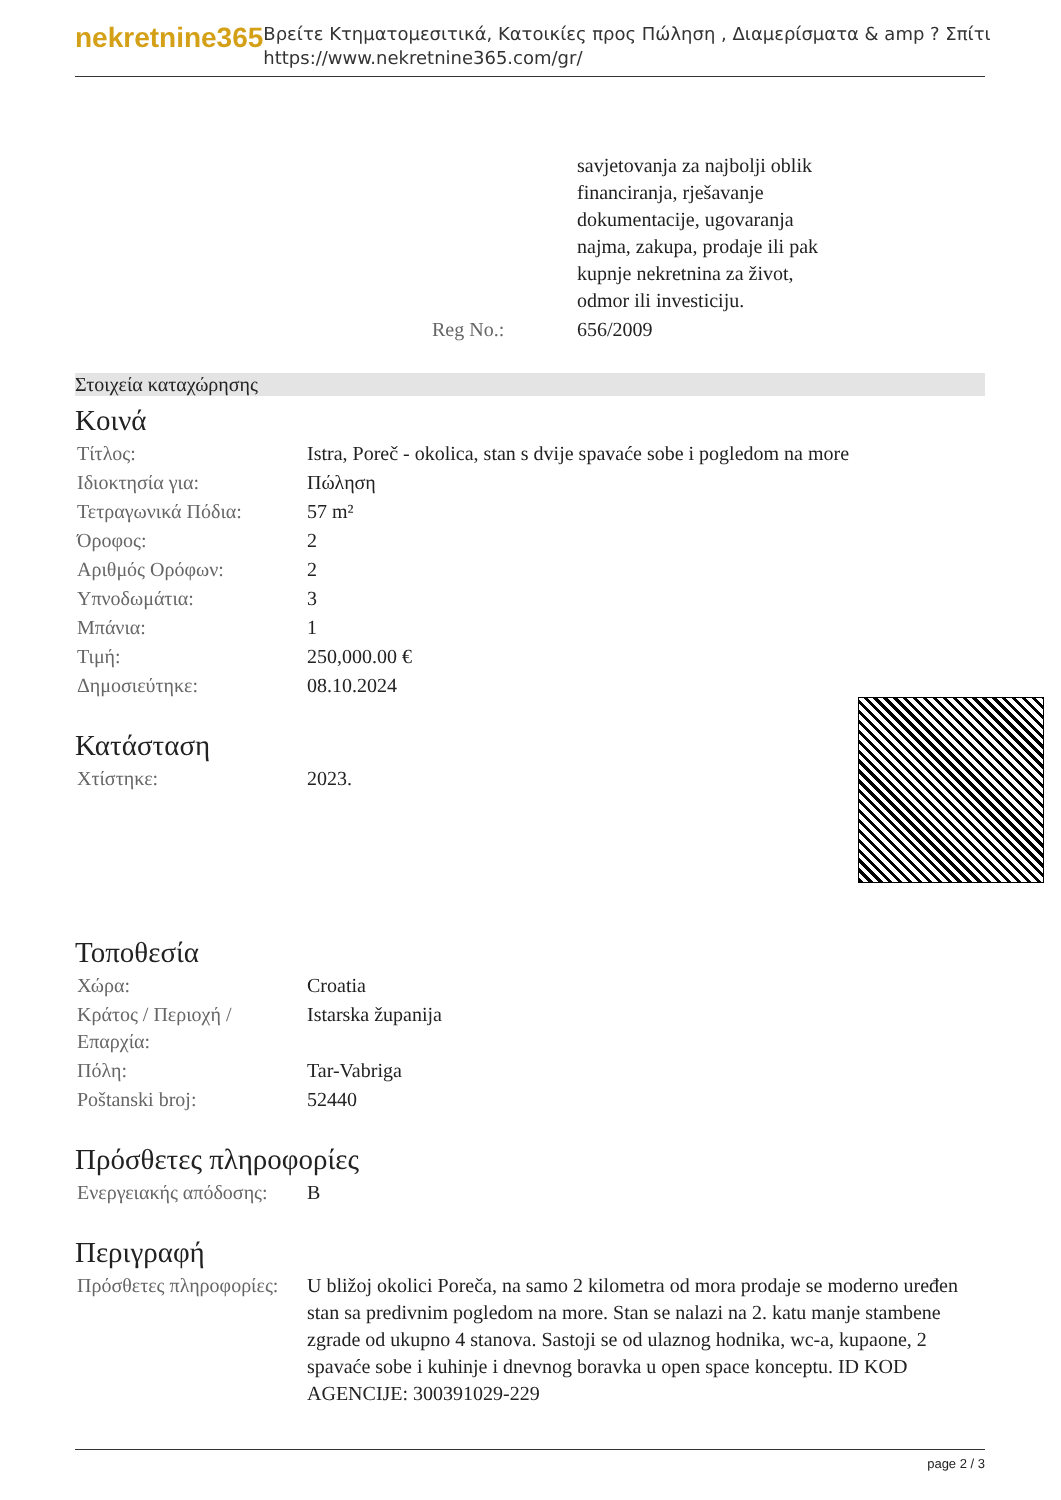nekretnine365
Βρείτε Κτηματομεσιτικά, Κατοικίες προς Πώληση , Διαμερίσματα & amp ? Σπίτι
https://www.nekretnine365.com/gr/
| | savjetovanja za najbolji oblik financiranja, rješavanje dokumentacije, ugovaranja najma, zakupa, prodaje ili pak kupnje nekretnina za život, odmor ili investiciju. |
| Reg No.: | 656/2009 |
Στοιχεία καταχώρησης
Κοινά
| Τίτλος: | Istra, Poreč - okolica, stan s dvije spavaće sobe i pogledom na more |
| Ιδιοκτησία για: | Πώληση |
| Τετραγωνικά Πόδια: | 57 m² |
| Όροφος: | 2 |
| Αριθμός Ορόφων: | 2 |
| Υπνοδωμάτια: | 3 |
| Μπάνια: | 1 |
| Τιμή: | 250,000.00 € |
| Δημοσιεύτηκε: | 08.10.2024 |
Κατάσταση
| Χτίστηκε: | 2023. |
Τοποθεσία
| Χώρα: | Croatia |
| Κράτος / Περιοχή / Επαρχία: | Istarska županija |
| Πόλη: | Tar-Vabriga |
| Poštanski broj: | 52440 |
Πρόσθετες πληροφορίες
| Ενεργειακής απόδοσης: | B |
Περιγραφή
| Πρόσθετες πληροφορίες: | U bližoj okolici Poreča, na samo 2 kilometra od mora prodaje se moderno uređen stan sa predivnim pogledom na more. Stan se nalazi na 2. katu manje stambene zgrade od ukupno 4 stanova. Sastoji se od ulaznog hodnika, wc-a, kupaone, 2 spavaće sobe i kuhinje i dnevnog boravka u open space konceptu. ID KOD AGENCIJE: 300391029-229 |
page 2 / 3